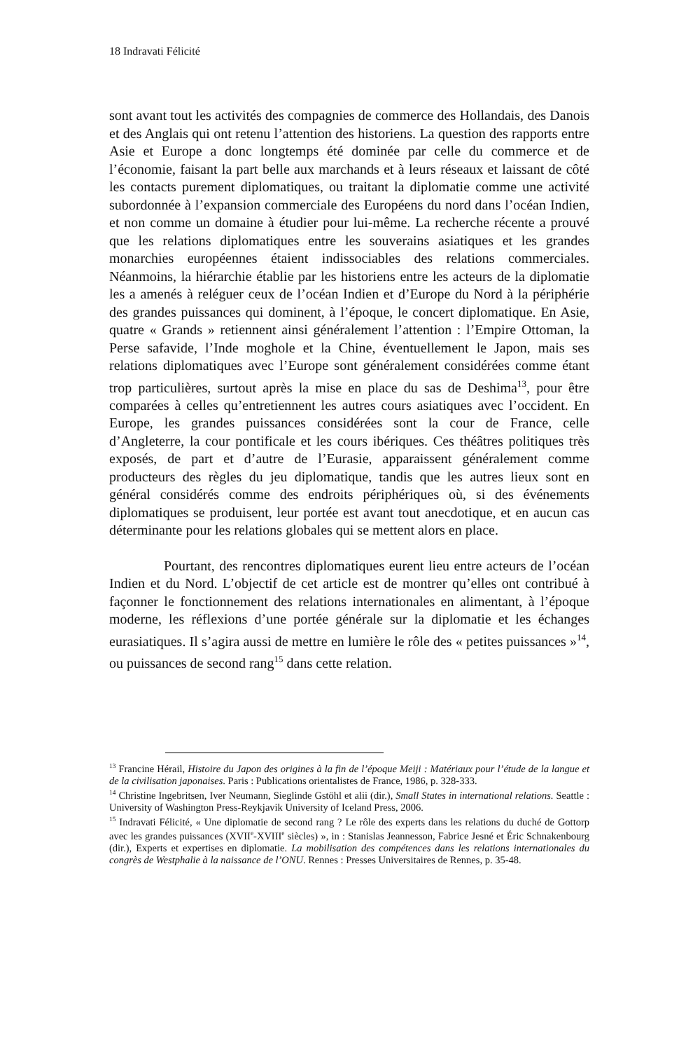18 Indravati Félicité
sont avant tout les activités des compagnies de commerce des Hollandais, des Danois et des Anglais qui ont retenu l’attention des historiens. La question des rapports entre Asie et Europe a donc longtemps été dominée par celle du commerce et de l’économie, faisant la part belle aux marchands et à leurs réseaux et laissant de côté les contacts purement diplomatiques, ou traitant la diplomatie comme une activité subordonnée à l’expansion commerciale des Européens du nord dans l’océan Indien, et non comme un domaine à étudier pour lui-même. La recherche récente a prouvé que les relations diplomatiques entre les souverains asiatiques et les grandes monarchies européennes étaient indissociables des relations commerciales. Néanmoins, la hiérarchie établie par les historiens entre les acteurs de la diplomatie les a amenés à reléguer ceux de l’océan Indien et d’Europe du Nord à la périphérie des grandes puissances qui dominent, à l’époque, le concert diplomatique. En Asie, quatre « Grands » retiennent ainsi généralement l’attention : l’Empire Ottoman, la Perse safavide, l’Inde moghole et la Chine, éventuellement le Japon, mais ses relations diplomatiques avec l’Europe sont généralement considérées comme étant trop particulières, surtout après la mise en place du sas de Deshima<sup>13</sup>, pour être comparées à celles qu’entretiennent les autres cours asiatiques avec l’occident. En Europe, les grandes puissances considérées sont la cour de France, celle d’Angleterre, la cour pontificale et les cours ibériques. Ces théâtres politiques très exposés, de part et d’autre de l’Eurasie, apparaissent généralement comme producteurs des règles du jeu diplomatique, tandis que les autres lieux sont en général considérés comme des endroits périphériques où, si des événements diplomatiques se produisent, leur portée est avant tout anecdotique, et en aucun cas déterminante pour les relations globales qui se mettent alors en place.
Pourtant, des rencontres diplomatiques eurent lieu entre acteurs de l’océan Indien et du Nord. L’objectif de cet article est de montrer qu’elles ont contribué à façonner le fonctionnement des relations internationales en alimentant, à l’époque moderne, les réflexions d’une portée générale sur la diplomatie et les échanges eurasiatiques. Il s’agira aussi de mettre en lumière le rôle des « petites puissances »<sup>14</sup>, ou puissances de second rang<sup>15</sup> dans cette relation.
<sup>13</sup> Francine Hérail, Histoire du Japon des origines à la fin de l’époque Meiji : Matériaux pour l’étude de la langue et de la civilisation japonaises. Paris : Publications orientalistes de France, 1986, p. 328-333.
<sup>14</sup> Christine Ingebritsen, Iver Neumann, Sieglinde Gstöhl et alii (dir.), Small States in international relations. Seattle : University of Washington Press-Reykjavik University of Iceland Press, 2006.
<sup>15</sup> Indravati Félicité, « Une diplomatie de second rang ? Le rôle des experts dans les relations du duché de Gottorp avec les grandes puissances (XVII<sup>e</sup>-XVIII<sup>e</sup> siècles) », in : Stanislas Jeannesson, Fabrice Jesné et Éric Schnakenbourg (dir.), Experts et expertises en diplomatie. La mobilisation des compétences dans les relations internationales du congrès de Westphalie à la naissance de l’ONU. Rennes : Presses Universitaires de Rennes, p. 35-48.